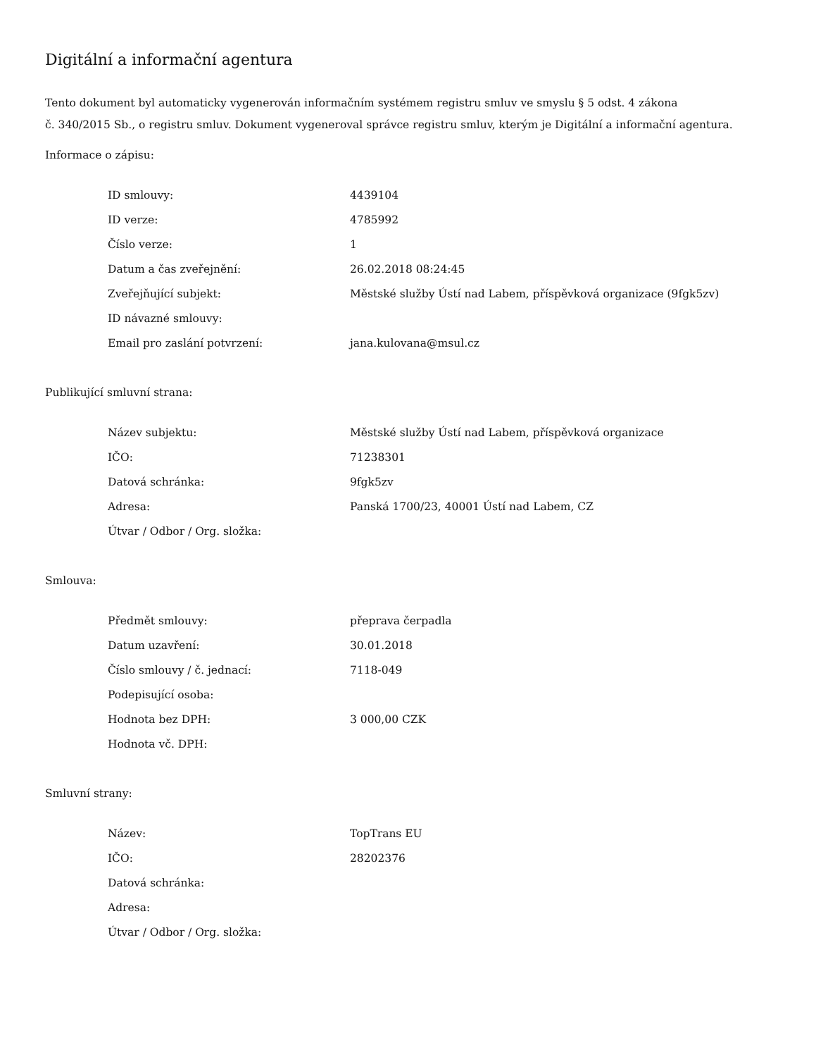Digitální a informační agentura
Tento dokument byl automaticky vygenerován informačním systémem registru smluv ve smyslu § 5 odst. 4 zákona
č. 340/2015 Sb., o registru smluv. Dokument vygeneroval správce registru smluv, kterým je Digitální a informační agentura.
Informace o zápisu:
| ID smlouvy: | 4439104 |
| ID verze: | 4785992 |
| Číslo verze: | 1 |
| Datum a čas zveřejnění: | 26.02.2018 08:24:45 |
| Zveřejňující subjekt: | Městské služby Ústí nad Labem, příspěvková organizace (9fgk5zv) |
| ID návazné smlouvy: | |
| Email pro zaslání potvrzení: | jana.kulovana@msul.cz |
Publikující smluvní strana:
| Název subjektu: | Městské služby Ústí nad Labem, příspěvková organizace |
| IČO: | 71238301 |
| Datová schránka: | 9fgk5zv |
| Adresa: | Panská 1700/23, 40001 Ústí nad Labem, CZ |
| Útvar / Odbor / Org. složka: | |
Smlouva:
| Předmět smlouvy: | přeprava čerpadla |
| Datum uzavření: | 30.01.2018 |
| Číslo smlouvy / č. jednací: | 7118-049 |
| Podepisující osoba: | |
| Hodnota bez DPH: | 3 000,00 CZK |
| Hodnota vč. DPH: | |
Smluvní strany:
| Název: | TopTrans EU |
| IČO: | 28202376 |
| Datová schránka: | |
| Adresa: | |
| Útvar / Odbor / Org. složka: | |